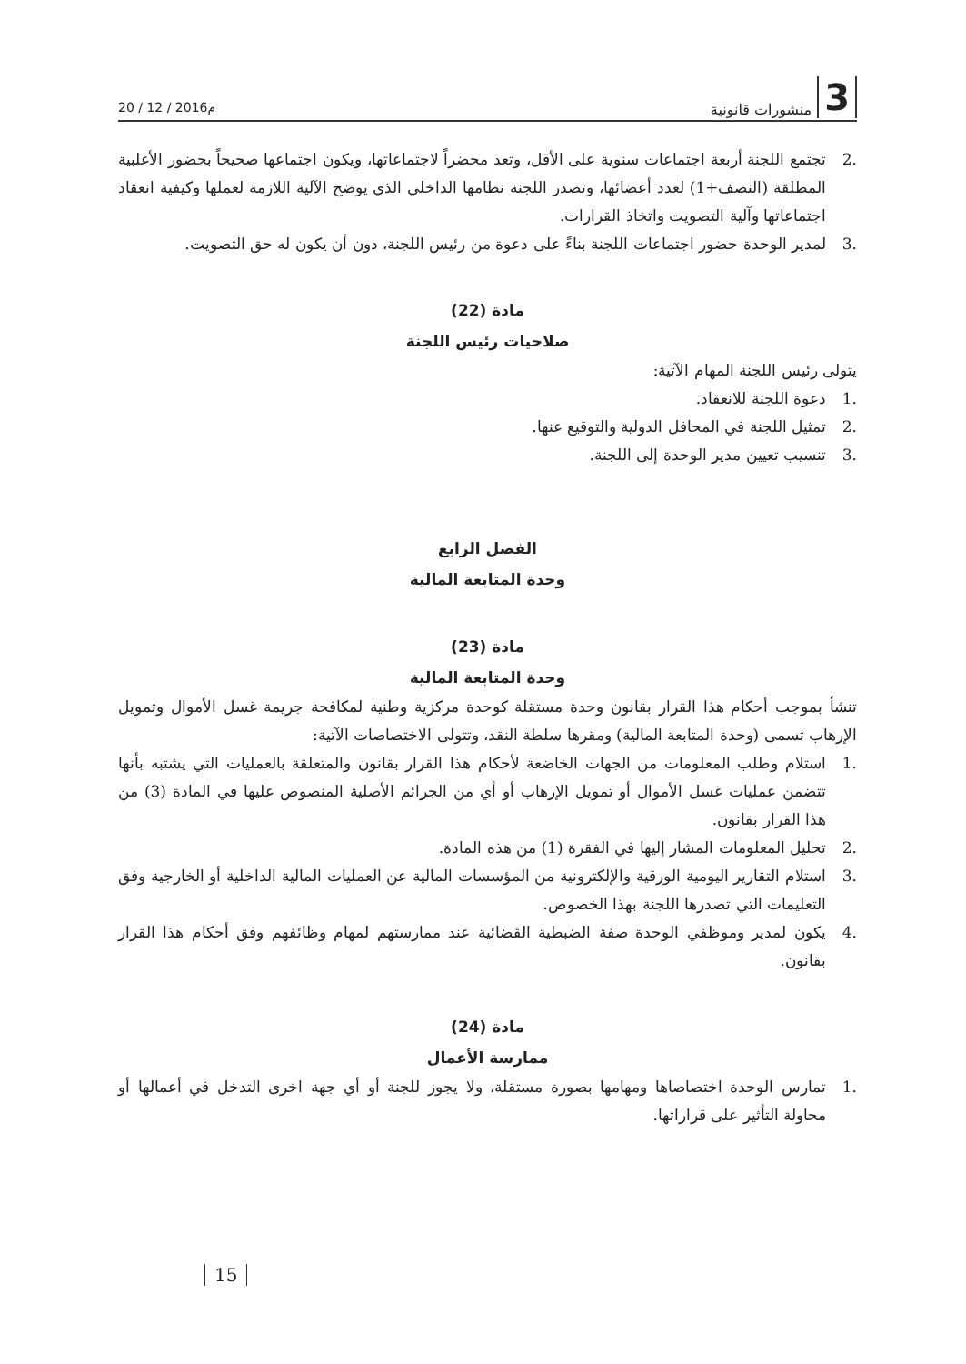3 منشورات قانونية 20 / 12 / 2016م
.2 تجتمع اللجنة أربعة اجتماعات سنوية على الأقل، وتعد محضراً لاجتماعاتها، ويكون اجتماعها صحيحاً بحضور الأغلبية المطلقة (النصف+1) لعدد أعضائها، وتصدر اللجنة نظامها الداخلي الذي يوضح الآلية اللازمة لعملها وكيفية انعقاد اجتماعاتها وآلية التصويت واتخاذ القرارات.
.3 لمدير الوحدة حضور اجتماعات اللجنة بناءً على دعوة من رئيس اللجنة، دون أن يكون له حق التصويت.
مادة (22)
صلاحيات رئيس اللجنة
يتولى رئيس اللجنة المهام الآتية:
.1 دعوة اللجنة للانعقاد.
.2 تمثيل اللجنة في المحافل الدولية والتوقيع عنها.
.3 تنسيب تعيين مدير الوحدة إلى اللجنة.
الفصل الرابع
وحدة المتابعة المالية
مادة (23)
وحدة المتابعة المالية
تنشأ بموجب أحكام هذا القرار بقانون وحدة مستقلة كوحدة مركزية وطنية لمكافحة جريمة غسل الأموال وتمويل الإرهاب تسمى (وحدة المتابعة المالية) ومقرها سلطة النقد، وتتولى الاختصاصات الآتية:
.1 استلام وطلب المعلومات من الجهات الخاضعة لأحكام هذا القرار بقانون والمتعلقة بالعمليات التي يشتبه بأنها تتضمن عمليات غسل الأموال أو تمويل الإرهاب أو أي من الجرائم الأصلية المنصوص عليها في المادة (3) من هذا القرار بقانون.
.2 تحليل المعلومات المشار إليها في الفقرة (1) من هذه المادة.
.3 استلام التقارير اليومية الورقية والإلكترونية من المؤسسات المالية عن العمليات المالية الداخلية أو الخارجية وفق التعليمات التي تصدرها اللجنة بهذا الخصوص.
.4 يكون لمدير وموظفي الوحدة صفة الضبطية القضائية عند ممارستهم لمهام وظائفهم وفق أحكام هذا القرار بقانون.
مادة (24)
ممارسة الأعمال
.1 تمارس الوحدة اختصاصاها ومهامها بصورة مستقلة، ولا يجوز للجنة أو أي جهة اخرى التدخل في أعمالها أو محاولة التأثير على قراراتها.
15